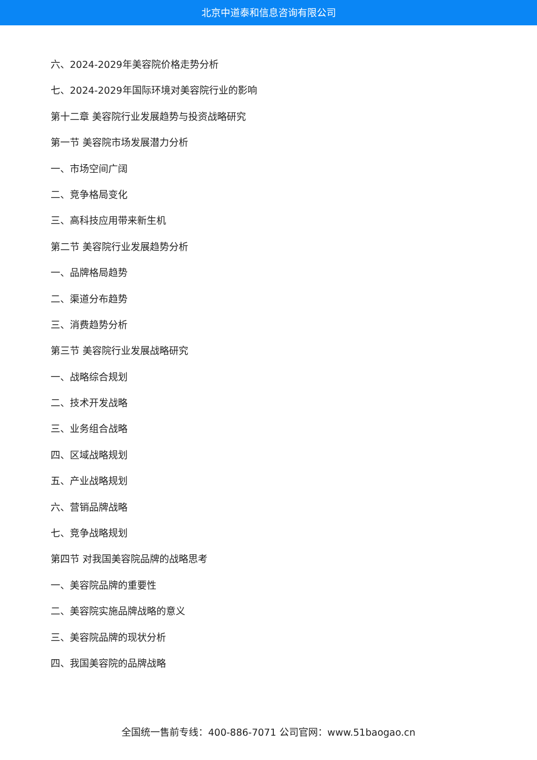北京中道泰和信息咨询有限公司
六、2024-2029年美容院价格走势分析
七、2024-2029年国际环境对美容院行业的影响
第十二章 美容院行业发展趋势与投资战略研究
第一节 美容院市场发展潜力分析
一、市场空间广阔
二、竞争格局变化
三、高科技应用带来新生机
第二节 美容院行业发展趋势分析
一、品牌格局趋势
二、渠道分布趋势
三、消费趋势分析
第三节 美容院行业发展战略研究
一、战略综合规划
二、技术开发战略
三、业务组合战略
四、区域战略规划
五、产业战略规划
六、营销品牌战略
七、竞争战略规划
第四节 对我国美容院品牌的战略思考
一、美容院品牌的重要性
二、美容院实施品牌战略的意义
三、美容院品牌的现状分析
四、我国美容院的品牌战略
全国统一售前专线：400-886-7071 公司官网：www.51baogao.cn